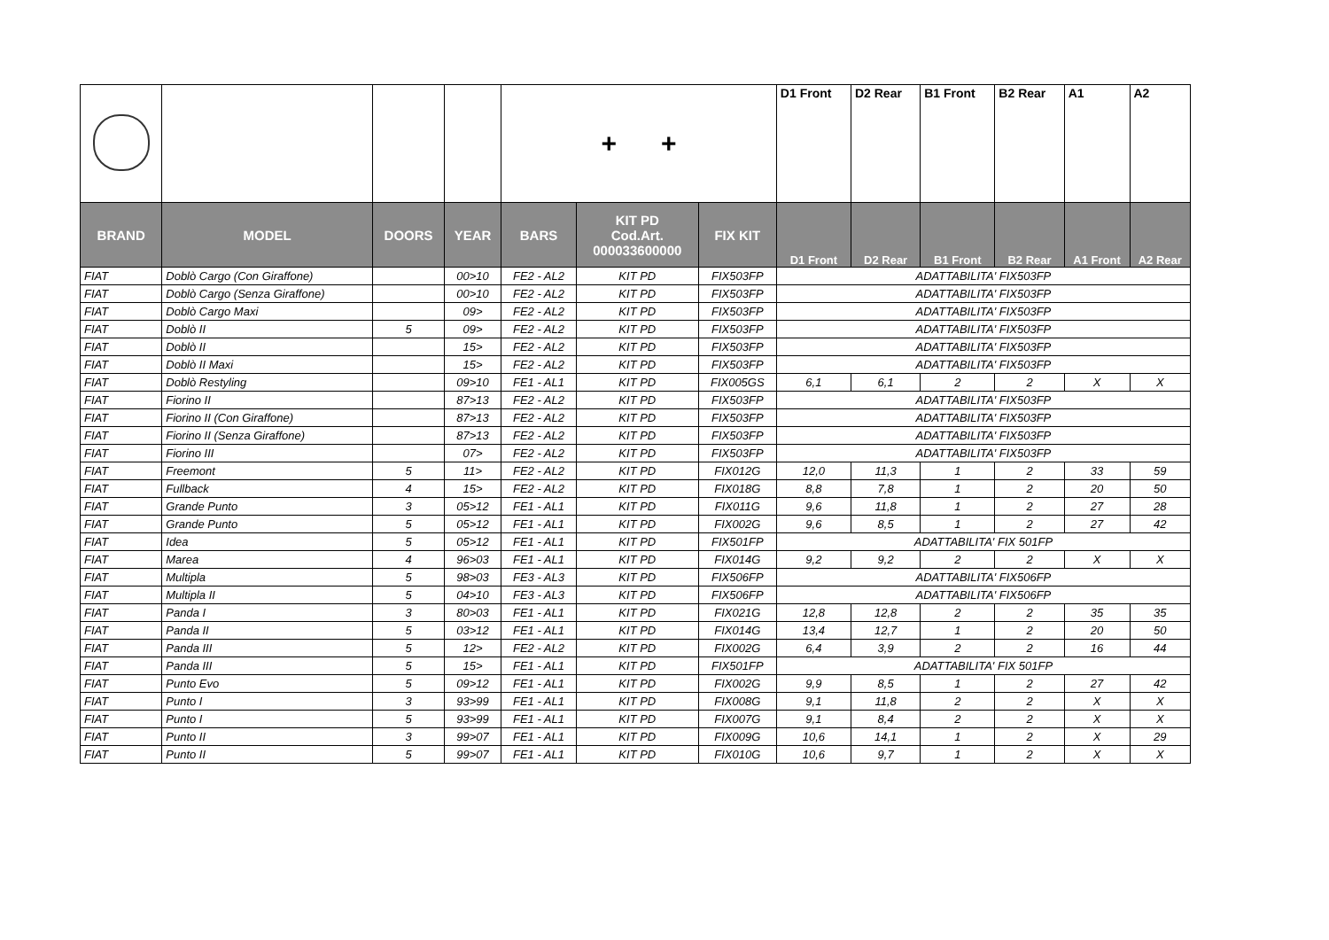| | | | | + + | | | D1 Front | D2 Rear | B1 Front | B2 Rear | A1 | A2 |
| BRAND | MODEL | DOORS | YEAR | BARS | KIT PD Cod.Art. 000033600000 | FIX KIT | D1 Front | D2 Rear | B1 Front | B2 Rear | A1 Front | A2 Rear |
| FIAT | Doblò Cargo (Con Giraffone) | | 00>10 | FE2 - AL2 | KIT PD | FIX503FP | ADATTABILITA' FIX503FP | | | | | |
| FIAT | Doblò Cargo (Senza Giraffone) | | 00>10 | FE2 - AL2 | KIT PD | FIX503FP | ADATTABILITA' FIX503FP | | | | | |
| FIAT | Doblò Cargo Maxi | | 09> | FE2 - AL2 | KIT PD | FIX503FP | ADATTABILITA' FIX503FP | | | | | |
| FIAT | Doblò II | 5 | 09> | FE2 - AL2 | KIT PD | FIX503FP | ADATTABILITA' FIX503FP | | | | | |
| FIAT | Doblò II | | 15> | FE2 - AL2 | KIT PD | FIX503FP | ADATTABILITA' FIX503FP | | | | | |
| FIAT | Doblò II Maxi | | 15> | FE2 - AL2 | KIT PD | FIX503FP | ADATTABILITA' FIX503FP | | | | | |
| FIAT | Doblò Restyling | | 09>10 | FE1 - AL1 | KIT PD | FIX005GS | 6,1 | 6,1 | 2 | 2 | X | X |
| FIAT | Fiorino II | | 87>13 | FE2 - AL2 | KIT PD | FIX503FP | ADATTABILITA' FIX503FP | | | | | |
| FIAT | Fiorino II (Con Giraffone) | | 87>13 | FE2 - AL2 | KIT PD | FIX503FP | ADATTABILITA' FIX503FP | | | | | |
| FIAT | Fiorino II (Senza Giraffone) | | 87>13 | FE2 - AL2 | KIT PD | FIX503FP | ADATTABILITA' FIX503FP | | | | | |
| FIAT | Fiorino III | | 07> | FE2 - AL2 | KIT PD | FIX503FP | ADATTABILITA' FIX503FP | | | | | |
| FIAT | Freemont | 5 | 11> | FE2 - AL2 | KIT PD | FIX012G | 12,0 | 11,3 | 1 | 2 | 33 | 59 |
| FIAT | Fullback | 4 | 15> | FE2 - AL2 | KIT PD | FIX018G | 8,8 | 7,8 | 1 | 2 | 20 | 50 |
| FIAT | Grande Punto | 3 | 05>12 | FE1 - AL1 | KIT PD | FIX011G | 9,6 | 11,8 | 1 | 2 | 27 | 28 |
| FIAT | Grande Punto | 5 | 05>12 | FE1 - AL1 | KIT PD | FIX002G | 9,6 | 8,5 | 1 | 2 | 27 | 42 |
| FIAT | Idea | 5 | 05>12 | FE1 - AL1 | KIT PD | FIX501FP | ADATTABILITA' FIX 501FP | | | | | |
| FIAT | Marea | 4 | 96>03 | FE1 - AL1 | KIT PD | FIX014G | 9,2 | 9,2 | 2 | 2 | X | X |
| FIAT | Multipla | 5 | 98>03 | FE3 - AL3 | KIT PD | FIX506FP | ADATTABILITA' FIX506FP | | | | | |
| FIAT | Multipla II | 5 | 04>10 | FE3 - AL3 | KIT PD | FIX506FP | ADATTABILITA' FIX506FP | | | | | |
| FIAT | Panda I | 3 | 80>03 | FE1 - AL1 | KIT PD | FIX021G | 12,8 | 12,8 | 2 | 2 | 35 | 35 |
| FIAT | Panda II | 5 | 03>12 | FE1 - AL1 | KIT PD | FIX014G | 13,4 | 12,7 | 1 | 2 | 20 | 50 |
| FIAT | Panda III | 5 | 12> | FE2 - AL2 | KIT PD | FIX002G | 6,4 | 3,9 | 2 | 2 | 16 | 44 |
| FIAT | Panda III | 5 | 15> | FE1 - AL1 | KIT PD | FIX501FP | ADATTABILITA' FIX 501FP | | | | | |
| FIAT | Punto Evo | 5 | 09>12 | FE1 - AL1 | KIT PD | FIX002G | 9,9 | 8,5 | 1 | 2 | 27 | 42 |
| FIAT | Punto I | 3 | 93>99 | FE1 - AL1 | KIT PD | FIX008G | 9,1 | 11,8 | 2 | 2 | X | X |
| FIAT | Punto I | 5 | 93>99 | FE1 - AL1 | KIT PD | FIX007G | 9,1 | 8,4 | 2 | 2 | X | X |
| FIAT | Punto II | 3 | 99>07 | FE1 - AL1 | KIT PD | FIX009G | 10,6 | 14,1 | 1 | 2 | X | 29 |
| FIAT | Punto II | 5 | 99>07 | FE1 - AL1 | KIT PD | FIX010G | 10,6 | 9,7 | 1 | 2 | X | X |